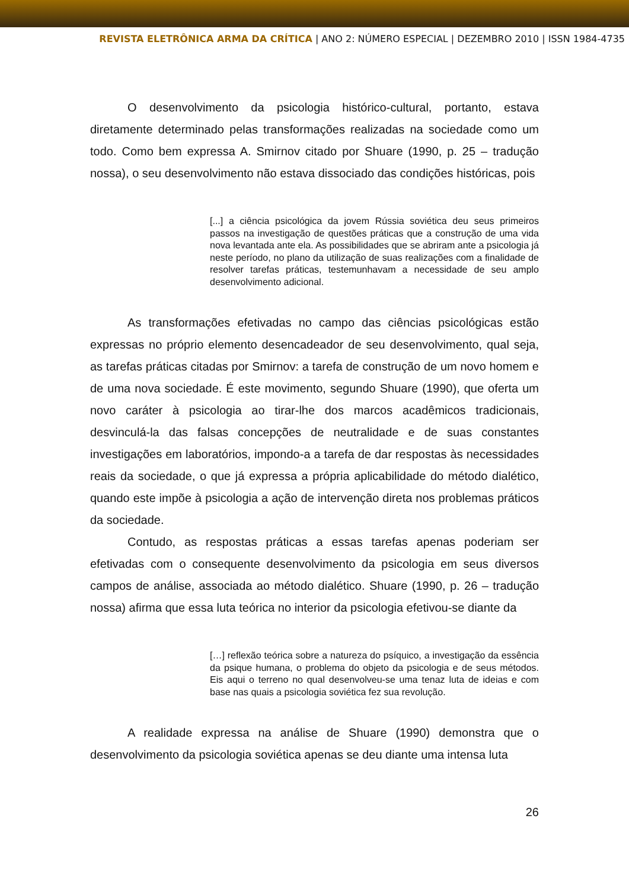REVISTA ELETRÔNICA ARMA DA CRÍTICA | ANO 2: NÚMERO ESPECIAL | DEZEMBRO 2010 | ISSN 1984-4735
O desenvolvimento da psicologia histórico-cultural, portanto, estava diretamente determinado pelas transformações realizadas na sociedade como um todo. Como bem expressa A. Smirnov citado por Shuare (1990, p. 25 – tradução nossa), o seu desenvolvimento não estava dissociado das condições históricas, pois
[...] a ciência psicológica da jovem Rússia soviética deu seus primeiros passos na investigação de questões práticas que a construção de uma vida nova levantada ante ela. As possibilidades que se abriram ante a psicologia já neste período, no plano da utilização de suas realizações com a finalidade de resolver tarefas práticas, testemunhavam a necessidade de seu amplo desenvolvimento adicional.
As transformações efetivadas no campo das ciências psicológicas estão expressas no próprio elemento desencadeador de seu desenvolvimento, qual seja, as tarefas práticas citadas por Smirnov: a tarefa de construção de um novo homem e de uma nova sociedade. É este movimento, segundo Shuare (1990), que oferta um novo caráter à psicologia ao tirar-lhe dos marcos acadêmicos tradicionais, desvinculá-la das falsas concepções de neutralidade e de suas constantes investigações em laboratórios, impondo-a a tarefa de dar respostas às necessidades reais da sociedade, o que já expressa a própria aplicabilidade do método dialético, quando este impõe à psicologia a ação de intervenção direta nos problemas práticos da sociedade.
Contudo, as respostas práticas a essas tarefas apenas poderiam ser efetivadas com o consequente desenvolvimento da psicologia em seus diversos campos de análise, associada ao método dialético. Shuare (1990, p. 26 – tradução nossa) afirma que essa luta teórica no interior da psicologia efetivou-se diante da
[…] reflexão teórica sobre a natureza do psíquico, a investigação da essência da psique humana, o problema do objeto da psicologia e de seus métodos. Eis aqui o terreno no qual desenvolveu-se uma tenaz luta de ideias e com base nas quais a psicologia soviética fez sua revolução.
A realidade expressa na análise de Shuare (1990) demonstra que o desenvolvimento da psicologia soviética apenas se deu diante uma intensa luta
26